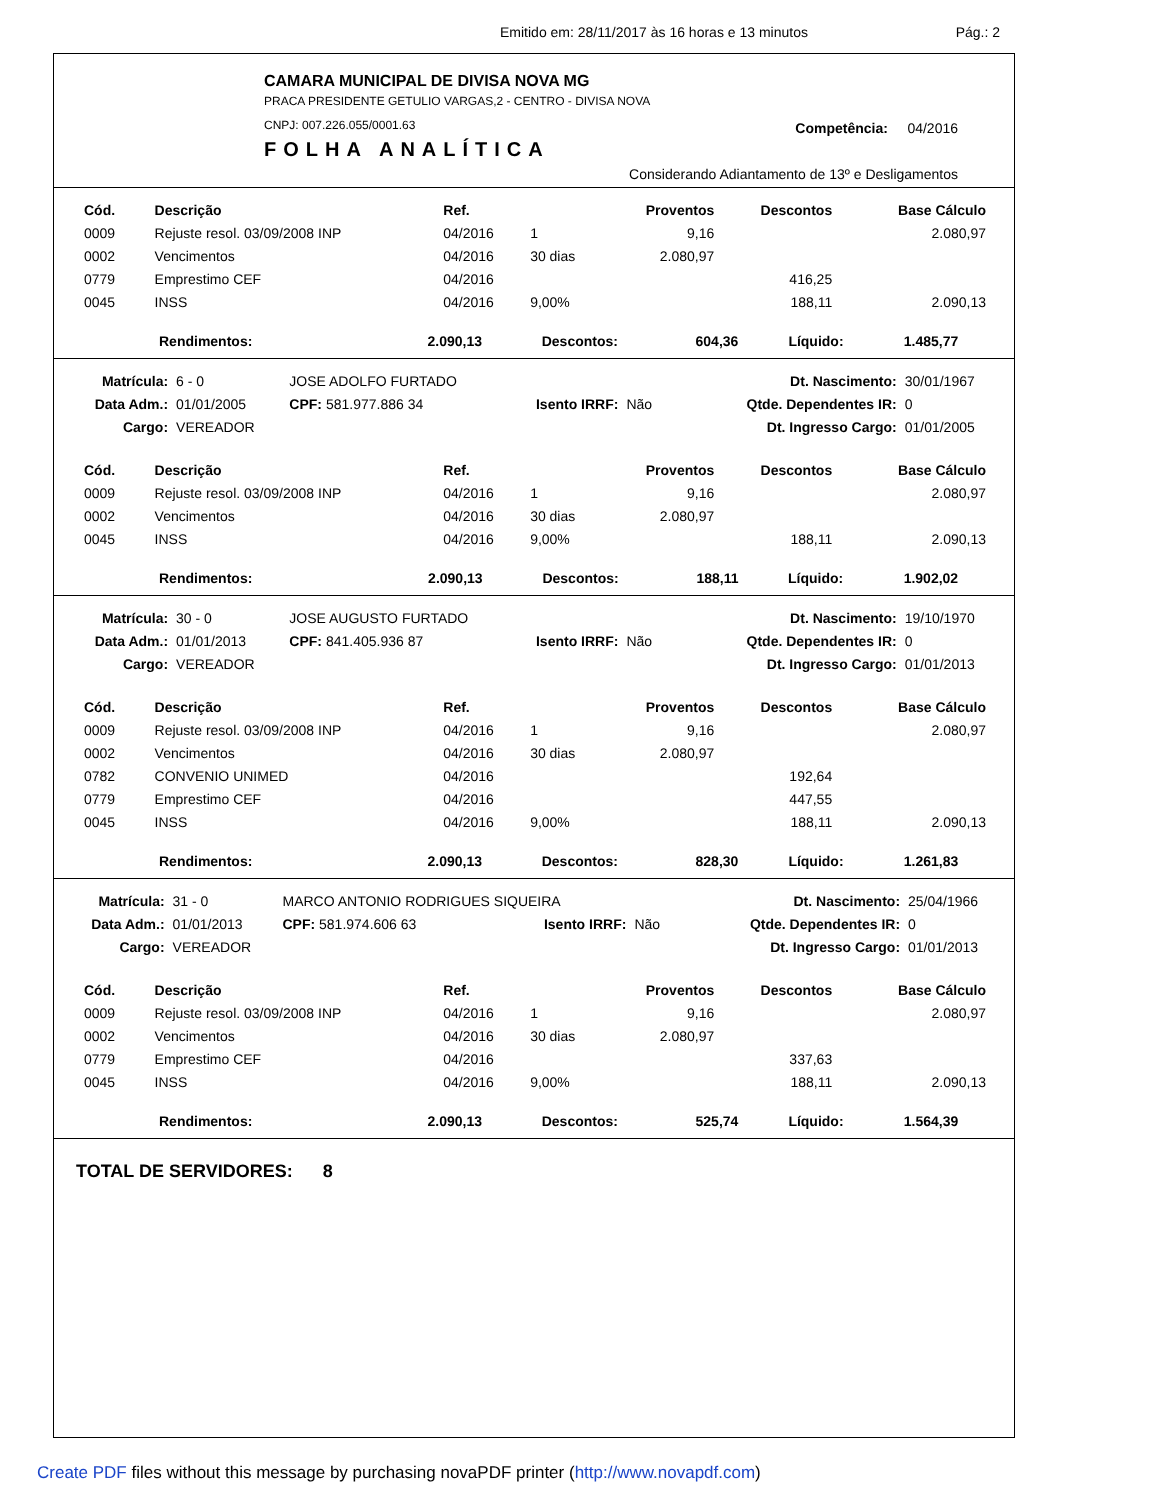Emitido em: 28/11/2017 às 16 horas e 13 minutos Pág.: 2
CAMARA MUNICIPAL DE DIVISA NOVA MG
PRACA PRESIDENTE GETULIO VARGAS,2 - CENTRO - DIVISA NOVA
CNPJ: 007.226.055/0001.63
FOLHA ANALÍTICA
Competência: 04/2016
Considerando Adiantamento de 13º e Desligamentos
| Cód. | Descrição | Ref. | | Proventos | Descontos | Base Cálculo |
| --- | --- | --- | --- | --- | --- | --- |
| 0009 | Rejuste resol. 03/09/2008 INP | 04/2016 | 1 | 9,16 | | 2.080,97 |
| 0002 | Vencimentos | 04/2016 | 30 dias | 2.080,97 | | |
| 0779 | Emprestimo CEF | 04/2016 | | | 416,25 | |
| 0045 | INSS | 04/2016 | 9,00% | | 188,11 | 2.090,13 |
| Rendimentos: | 2.090,13 | Descontos: | 604,36 | Líquido: | 1.485,77 |
| Matrícula: | 6 - 0 | JOSE ADOLFO FURTADO | | | Dt. Nascimento: | 30/01/1967 |
| Data Adm.: | 01/01/2005 | CPF: 581.977.886 34 | Isento IRRF: | Não | Qtde. Dependentes IR: | 0 |
| Cargo: | VEREADOR | | | | Dt. Ingresso Cargo: | 01/01/2005 |
| Cód. | Descrição | Ref. | | Proventos | Descontos | Base Cálculo |
| --- | --- | --- | --- | --- | --- | --- |
| 0009 | Rejuste resol. 03/09/2008 INP | 04/2016 | 1 | 9,16 | | 2.080,97 |
| 0002 | Vencimentos | 04/2016 | 30 dias | 2.080,97 | | |
| 0045 | INSS | 04/2016 | 9,00% | | 188,11 | 2.090,13 |
| Rendimentos: | 2.090,13 | Descontos: | 188,11 | Líquido: | 1.902,02 |
| Matrícula: | 30 - 0 | JOSE AUGUSTO FURTADO | | | Dt. Nascimento: | 19/10/1970 |
| Data Adm.: | 01/01/2013 | CPF: 841.405.936 87 | Isento IRRF: | Não | Qtde. Dependentes IR: | 0 |
| Cargo: | VEREADOR | | | | Dt. Ingresso Cargo: | 01/01/2013 |
| Cód. | Descrição | Ref. | | Proventos | Descontos | Base Cálculo |
| --- | --- | --- | --- | --- | --- | --- |
| 0009 | Rejuste resol. 03/09/2008 INP | 04/2016 | 1 | 9,16 | | 2.080,97 |
| 0002 | Vencimentos | 04/2016 | 30 dias | 2.080,97 | | |
| 0782 | CONVENIO UNIMED | 04/2016 | | | 192,64 | |
| 0779 | Emprestimo CEF | 04/2016 | | | 447,55 | |
| 0045 | INSS | 04/2016 | 9,00% | | 188,11 | 2.090,13 |
| Rendimentos: | 2.090,13 | Descontos: | 828,30 | Líquido: | 1.261,83 |
| Matrícula: | 31 - 0 | MARCO ANTONIO RODRIGUES SIQUEIRA | | | Dt. Nascimento: | 25/04/1966 |
| Data Adm.: | 01/01/2013 | CPF: 581.974.606 63 | Isento IRRF: | Não | Qtde. Dependentes IR: | 0 |
| Cargo: | VEREADOR | | | | Dt. Ingresso Cargo: | 01/01/2013 |
| Cód. | Descrição | Ref. | | Proventos | Descontos | Base Cálculo |
| --- | --- | --- | --- | --- | --- | --- |
| 0009 | Rejuste resol. 03/09/2008 INP | 04/2016 | 1 | 9,16 | | 2.080,97 |
| 0002 | Vencimentos | 04/2016 | 30 dias | 2.080,97 | | |
| 0779 | Emprestimo CEF | 04/2016 | | | 337,63 | |
| 0045 | INSS | 04/2016 | 9,00% | | 188,11 | 2.090,13 |
| Rendimentos: | 2.090,13 | Descontos: | 525,74 | Líquido: | 1.564,39 |
TOTAL DE SERVIDORES: 8
Create PDF files without this message by purchasing novaPDF printer (http://www.novapdf.com)